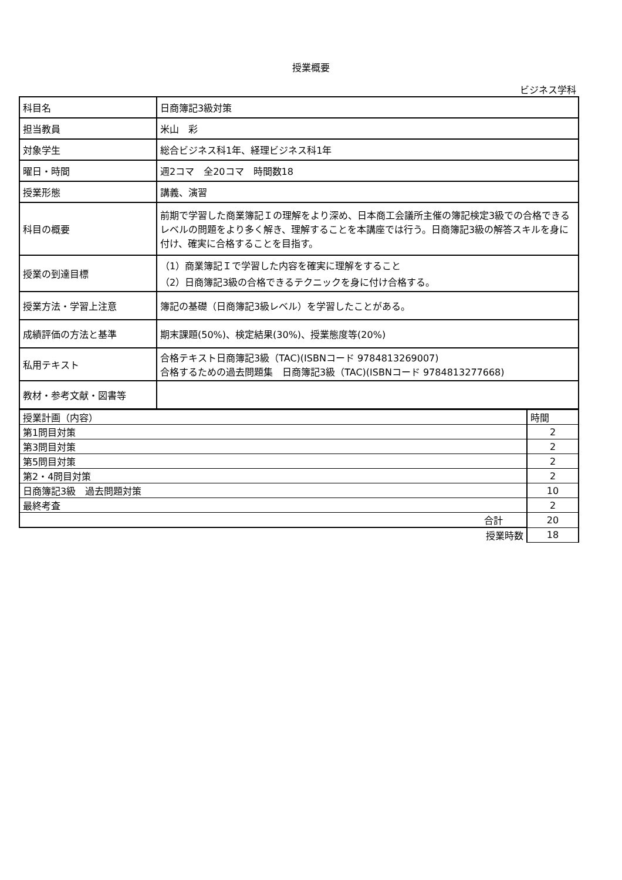授業概要
ビジネス学科
| 科目名 | 日商簿記3級対策 |
| 担当教員 | 米山 彩 |
| 対象学生 | 総合ビジネス科1年、経理ビジネス科1年 |
| 曜日・時間 | 週2コマ 全20コマ 時間数18 |
| 授業形態 | 講義、演習 |
| 科目の概要 | 前期で学習した商業簿記Ｉの理解をより深め、日本商工会議所主催の簿記検定3級での合格できるレベルの問題をより多く解き、理解することを本講座では行う。日商簿記3級の解答スキルを身に付け、確実に合格することを目指す。 |
| 授業の到達目標 | （1）商業簿記Ｉで学習した内容を確実に理解をすること （2）日商簿記3級の合格できるテクニックを身に付け合格する。 |
| 授業方法・学習上注意 | 簿記の基礎（日商簿記3級レベル）を学習したことがある。 |
| 成績評価の方法と基準 | 期末課題(50%)、検定結果(30%)、授業態度等(20%) |
| 私用テキスト | 合格テキスト日商簿記3級（TAC)(ISBNコード 9784813269007) 合格するための過去問題集 日商簿記3級（TAC)(ISBNコード 9784813277668) |
| 教材・参考文献・図書等 | |
| 授業計画（内容） | 時間 |
| 第1問目対策 | 2 |
| 第3問目対策 | 2 |
| 第5問目対策 | 2 |
| 第2・4問目対策 | 2 |
| 日商簿記3級 過去問題対策 | 10 |
| 最終考査 | 2 |
| 合計 | 20 |
| 授業時数 | 18 |